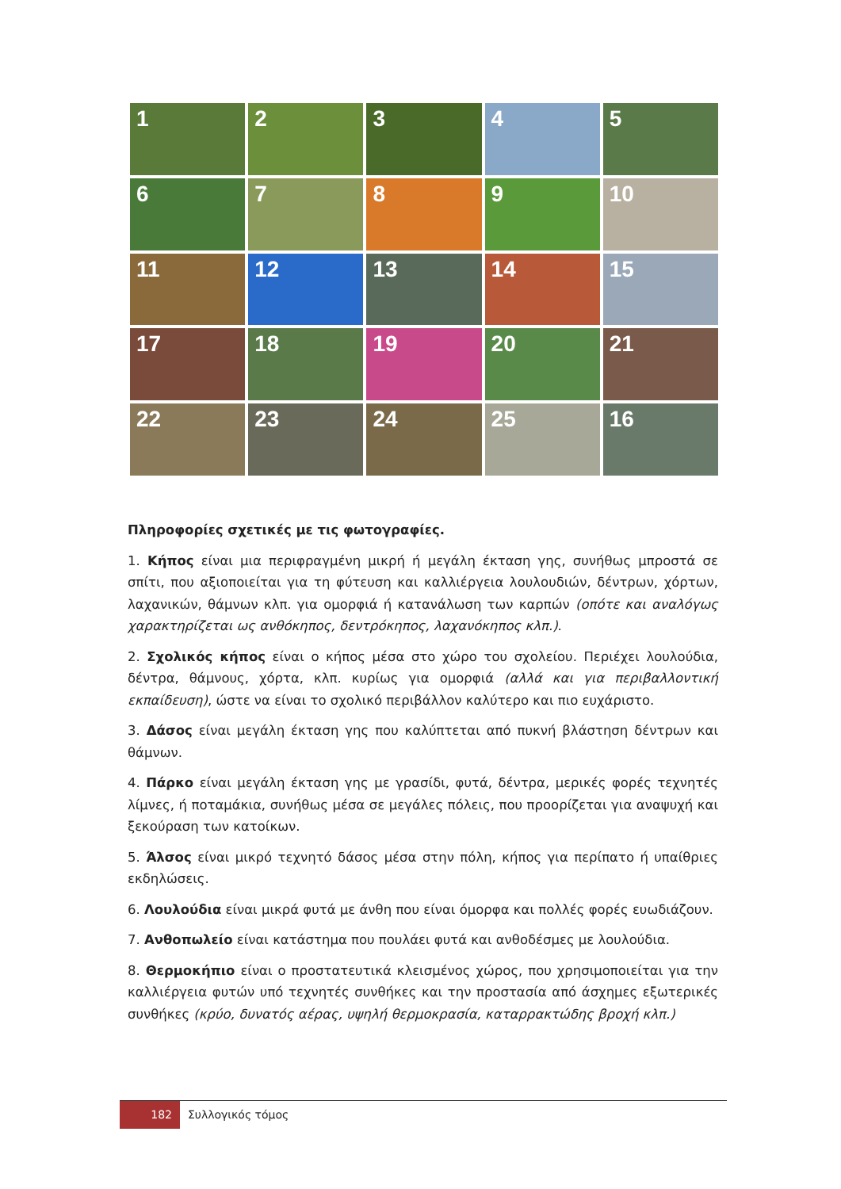1
2
3
4
5
6
7
8
9
10
11
12
13
14
15
17
18
19
20
21
22
23
24
25
16
Πληροφορίες σχετικές με τις φωτογραφίες.
1. Κήπος είναι μια περιφραγμένη μικρή ή μεγάλη έκταση γης, συνήθως μπροστά σε σπίτι, που αξιοποιείται για τη φύτευση και καλλιέργεια λουλουδιών, δέντρων, χόρτων, λαχανικών, θάμνων κλπ. για ομορφιά ή κατανάλωση των καρπών (οπότε και αναλόγως χαρακτηρίζεται ως ανθόκηπος, δεντρόκηπος, λαχανόκηπος κλπ.).
2. Σχολικός κήπος είναι ο κήπος μέσα στο χώρο του σχολείου. Περιέχει λουλούδια, δέντρα, θάμνους, χόρτα, κλπ. κυρίως για ομορφιά (αλλά και για περιβαλλοντική εκπαίδευση), ώστε να είναι το σχολικό περιβάλλον καλύτερο και πιο ευχάριστο.
3. Δάσος είναι μεγάλη έκταση γης που καλύπτεται από πυκνή βλάστηση δέντρων και θάμνων.
4. Πάρκο είναι μεγάλη έκταση γης με γρασίδι, φυτά, δέντρα, μερικές φορές τεχνητές λίμνες, ή ποταμάκια, συνήθως μέσα σε μεγάλες πόλεις, που προορίζεται για αναψυχή και ξεκούραση των κατοίκων.
5. Άλσος είναι μικρό τεχνητό δάσος μέσα στην πόλη, κήπος για περίπατο ή υπαίθριες εκδηλώσεις.
6. Λουλούδια είναι μικρά φυτά με άνθη που είναι όμορφα και πολλές φορές ευωδιάζουν.
7. Ανθοπωλείο είναι κατάστημα που πουλάει φυτά και ανθοδέσμες με λουλούδια.
8. Θερμοκήπιο είναι ο προστατευτικά κλεισμένος χώρος, που χρησιμοποιείται για την καλλιέργεια φυτών υπό τεχνητές συνθήκες και την προστασία από άσχημες εξωτερικές συνθήκες (κρύο, δυνατός αέρας, υψηλή θερμοκρασία, καταρρακτώδης βροχή κλπ.)
182
Συλλογικός τόμος